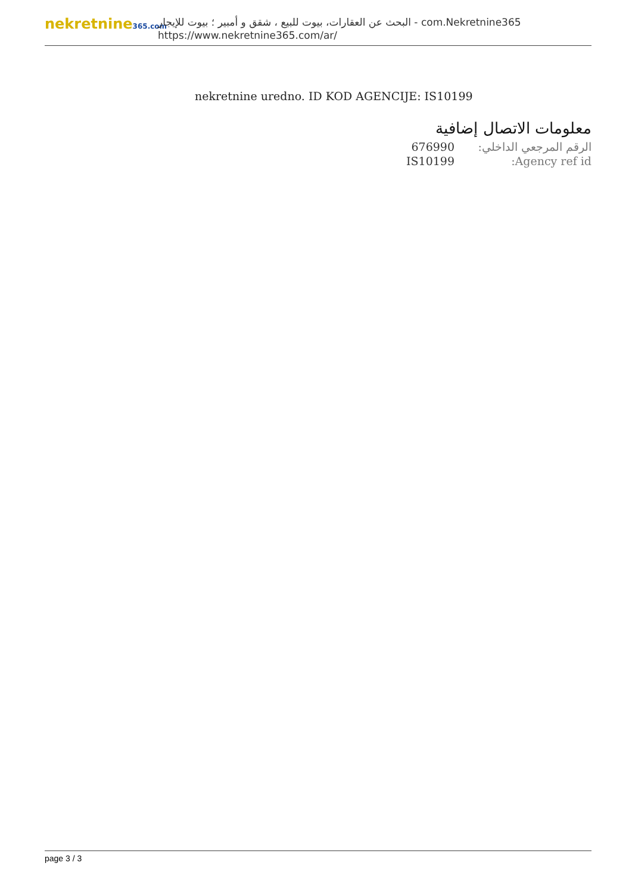nekretnine365.com
البحث عن العقارات، بيوت للبيع ، شقق و أمبير ؛ بيوت للإيجار - com.Nekretnine365
https://www.nekretnine365.com/ar/
nekretnine uredno. ID KOD AGENCIJE: IS10199
معلومات الاتصال إضافية
| 676990 | الرقم المرجعي الداخلي: |
| IS10199 | Agency ref id: |
page 3 / 3